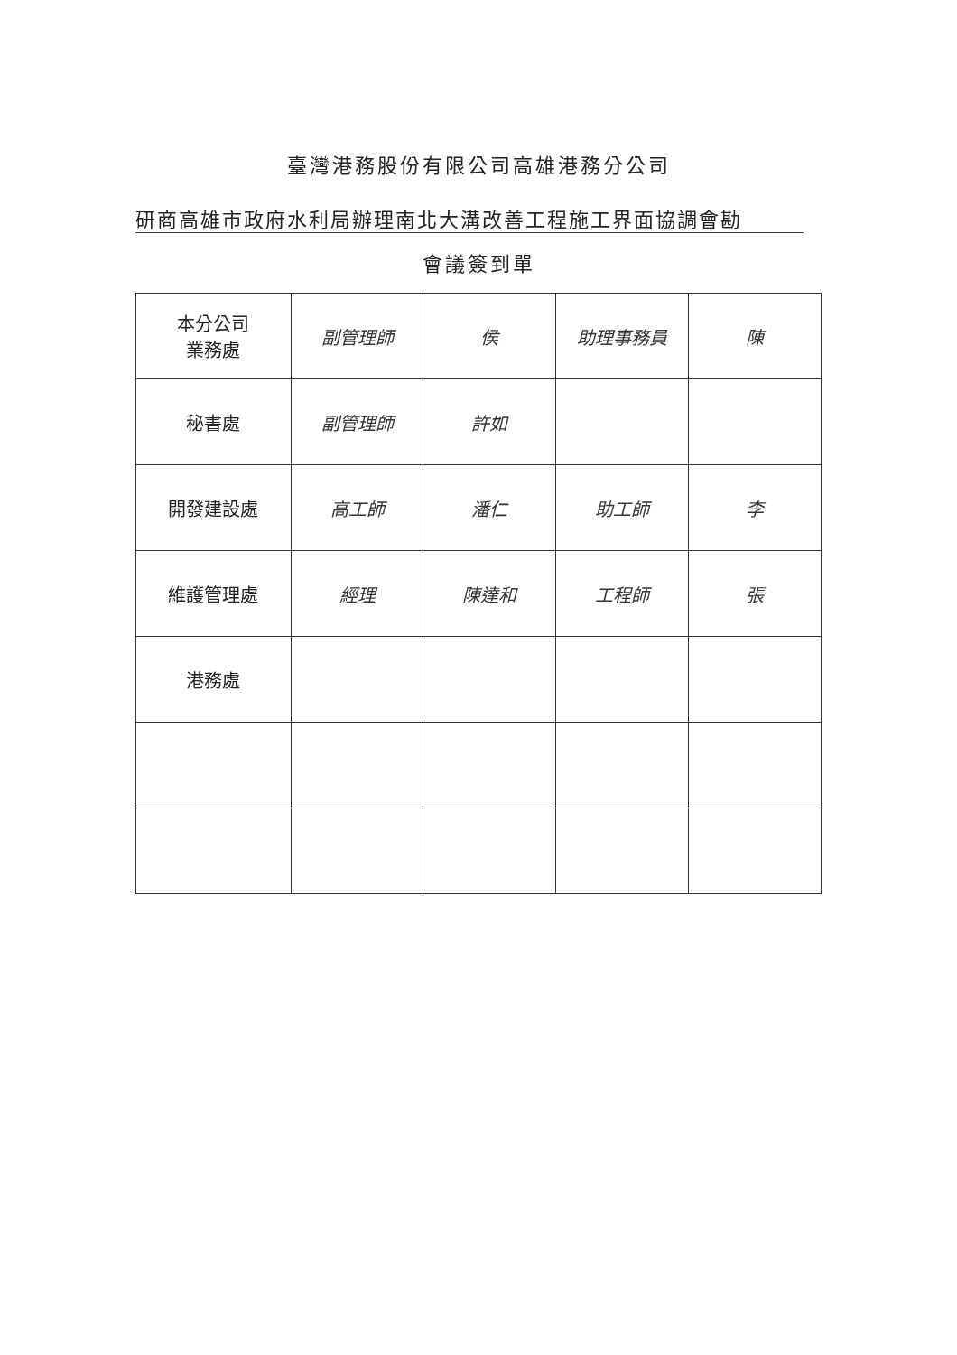臺灣港務股份有限公司高雄港務分公司
研商高雄市政府水利局辦理南北大溝改善工程施工界面協調會勘
會議簽到單
| 本分公司 業務處 | 副管理師 | 侯 | 助理事務員 | 陳 |
| 秘書處 | 副管理師 | 許如 | | |
| 開發建設處 | 高工師 | 潘仁 | 助工師 | 李 |
| 維護管理處 | 經理 | 陳達和 | 工程師 | 張 |
| 港務處 | | | | |